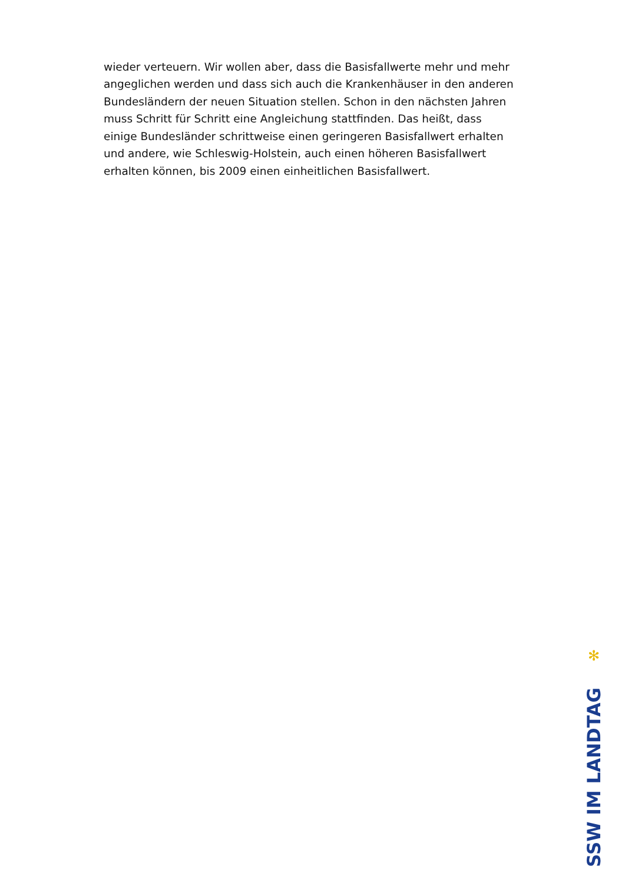wieder verteuern. Wir wollen aber, dass die Basisfallwerte mehr und mehr angeglichen werden und dass sich auch die Krankenhäuser in den anderen Bundesländern der neuen Situation stellen. Schon in den nächsten Jahren muss Schritt für Schritt eine Angleichung stattfinden. Das heißt, dass einige Bundesländer schrittweise einen geringeren Basisfallwert erhalten und andere, wie Schleswig-Holstein, auch einen höheren Basisfallwert erhalten können, bis 2009 einen einheitlichen Basisfallwert.
✻
SSW IM LANDTAG